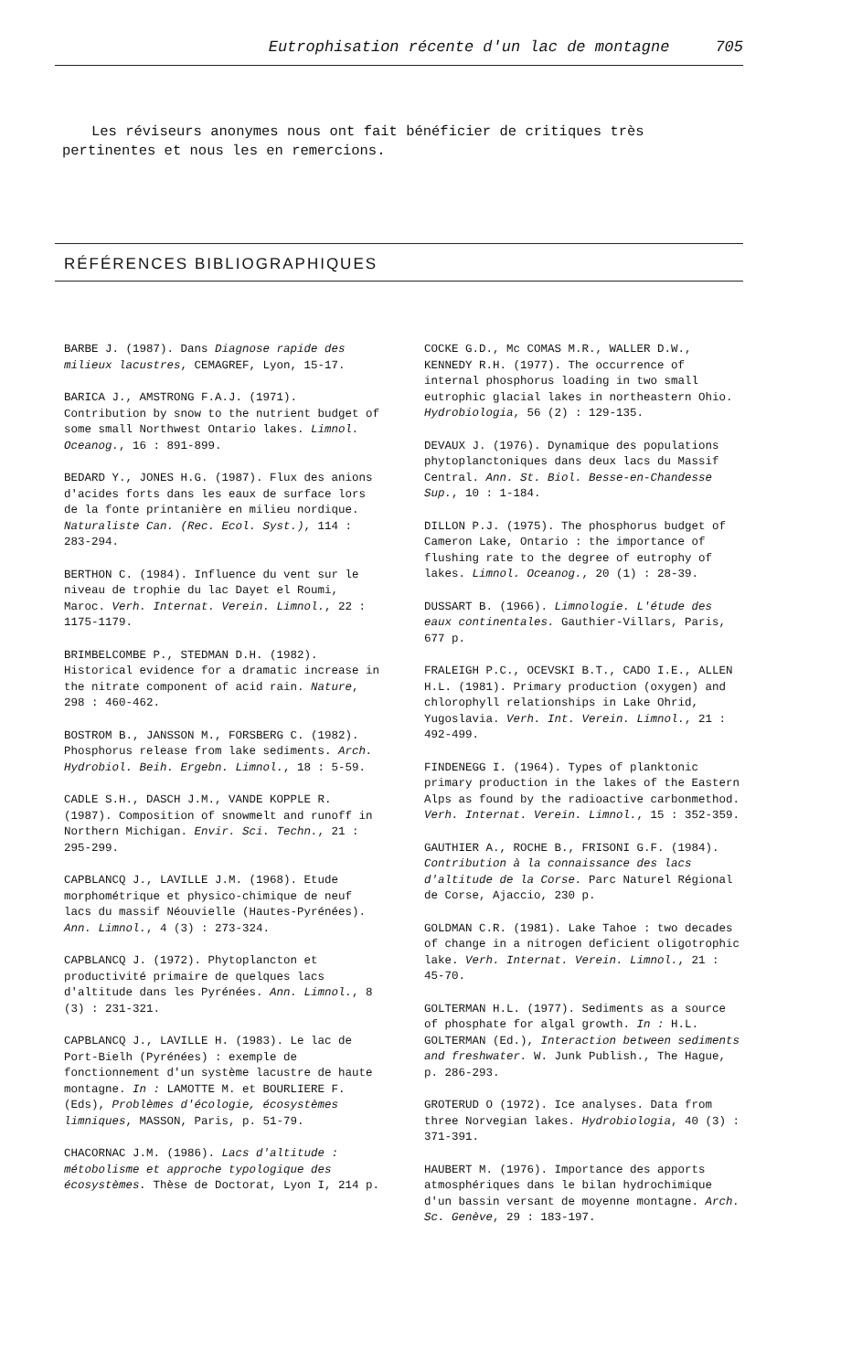Eutrophisation récente d'un lac de montagne 705
Les réviseurs anonymes nous ont fait bénéficier de critiques très pertinentes et nous les en remercions.
RÉFÉRENCES BIBLIOGRAPHIQUES
BARBE J. (1987). Dans Diagnose rapide des milieux lacustres, CEMAGREF, Lyon, 15-17.
BARICA J., AMSTRONG F.A.J. (1971). Contribution by snow to the nutrient budget of some small Northwest Ontario lakes. Limnol. Oceanog., 16 : 891-899.
BEDARD Y., JONES H.G. (1987). Flux des anions d'acides forts dans les eaux de surface lors de la fonte printanière en milieu nordique. Naturaliste Can. (Rec. Ecol. Syst.), 114 : 283-294.
BERTHON C. (1984). Influence du vent sur le niveau de trophie du lac Dayet el Roumi, Maroc. Verh. Internat. Verein. Limnol., 22 : 1175-1179.
BRIMBELCOMBE P., STEDMAN D.H. (1982). Historical evidence for a dramatic increase in the nitrate component of acid rain. Nature, 298 : 460-462.
BOSTROM B., JANSSON M., FORSBERG C. (1982). Phosphorus release from lake sediments. Arch. Hydrobiol. Beih. Ergebn. Limnol., 18 : 5-59.
CADLE S.H., DASCH J.M., VANDE KOPPLE R. (1987). Composition of snowmelt and runoff in Northern Michigan. Envir. Sci. Techn., 21 : 295-299.
CAPBLANCQ J., LAVILLE J.M. (1968). Etude morphométrique et physico-chimique de neuf lacs du massif Néouvielle (Hautes-Pyrénées). Ann. Limnol., 4 (3) : 273-324.
CAPBLANCQ J. (1972). Phytoplancton et productivité primaire de quelques lacs d'altitude dans les Pyrénées. Ann. Limnol., 8 (3) : 231-321.
CAPBLANCQ J., LAVILLE H. (1983). Le lac de Port-Bielh (Pyrénées) : exemple de fonctionnement d'un système lacustre de haute montagne. In : LAMOTTE M. et BOURLIERE F. (Eds), Problèmes d'écologie, écosystèmes limniques, MASSON, Paris, p. 51-79.
CHACORNAC J.M. (1986). Lacs d'altitude : métobolisme et approche typologique des écosystèmes. Thèse de Doctorat, Lyon I, 214 p.
COCKE G.D., Mc COMAS M.R., WALLER D.W., KENNEDY R.H. (1977). The occurrence of internal phosphorus loading in two small eutrophic glacial lakes in northeastern Ohio. Hydrobiologia, 56 (2) : 129-135.
DEVAUX J. (1976). Dynamique des populations phytoplanctoniques dans deux lacs du Massif Central. Ann. St. Biol. Besse-en-Chandesse Sup., 10 : 1-184.
DILLON P.J. (1975). The phosphorus budget of Cameron Lake, Ontario : the importance of flushing rate to the degree of eutrophy of lakes. Limnol. Oceanog., 20 (1) : 28-39.
DUSSART B. (1966). Limnologie. L'étude des eaux continentales. Gauthier-Villars, Paris, 677 p.
FRALEIGH P.C., OCEVSKI B.T., CADO I.E., ALLEN H.L. (1981). Primary production (oxygen) and chlorophyll relationships in Lake Ohrid, Yugoslavia. Verh. Int. Verein. Limnol., 21 : 492-499.
FINDENEGG I. (1964). Types of planktonic primary production in the lakes of the Eastern Alps as found by the radioactive carbonmethod. Verh. Internat. Verein. Limnol., 15 : 352-359.
GAUTHIER A., ROCHE B., FRISONI G.F. (1984). Contribution à la connaissance des lacs d'altitude de la Corse. Parc Naturel Régional de Corse, Ajaccio, 230 p.
GOLDMAN C.R. (1981). Lake Tahoe : two decades of change in a nitrogen deficient oligotrophic lake. Verh. Internat. Verein. Limnol., 21 : 45-70.
GOLTERMAN H.L. (1977). Sediments as a source of phosphate for algal growth. In : H.L. GOLTERMAN (Ed.), Interaction between sediments and freshwater. W. Junk Publish., The Hague, p. 286-293.
GROTERUD O (1972). Ice analyses. Data from three Norvegian lakes. Hydrobiologia, 40 (3) : 371-391.
HAUBERT M. (1976). Importance des apports atmosphériques dans le bilan hydrochimique d'un bassin versant de moyenne montagne. Arch. Sc. Genève, 29 : 183-197.